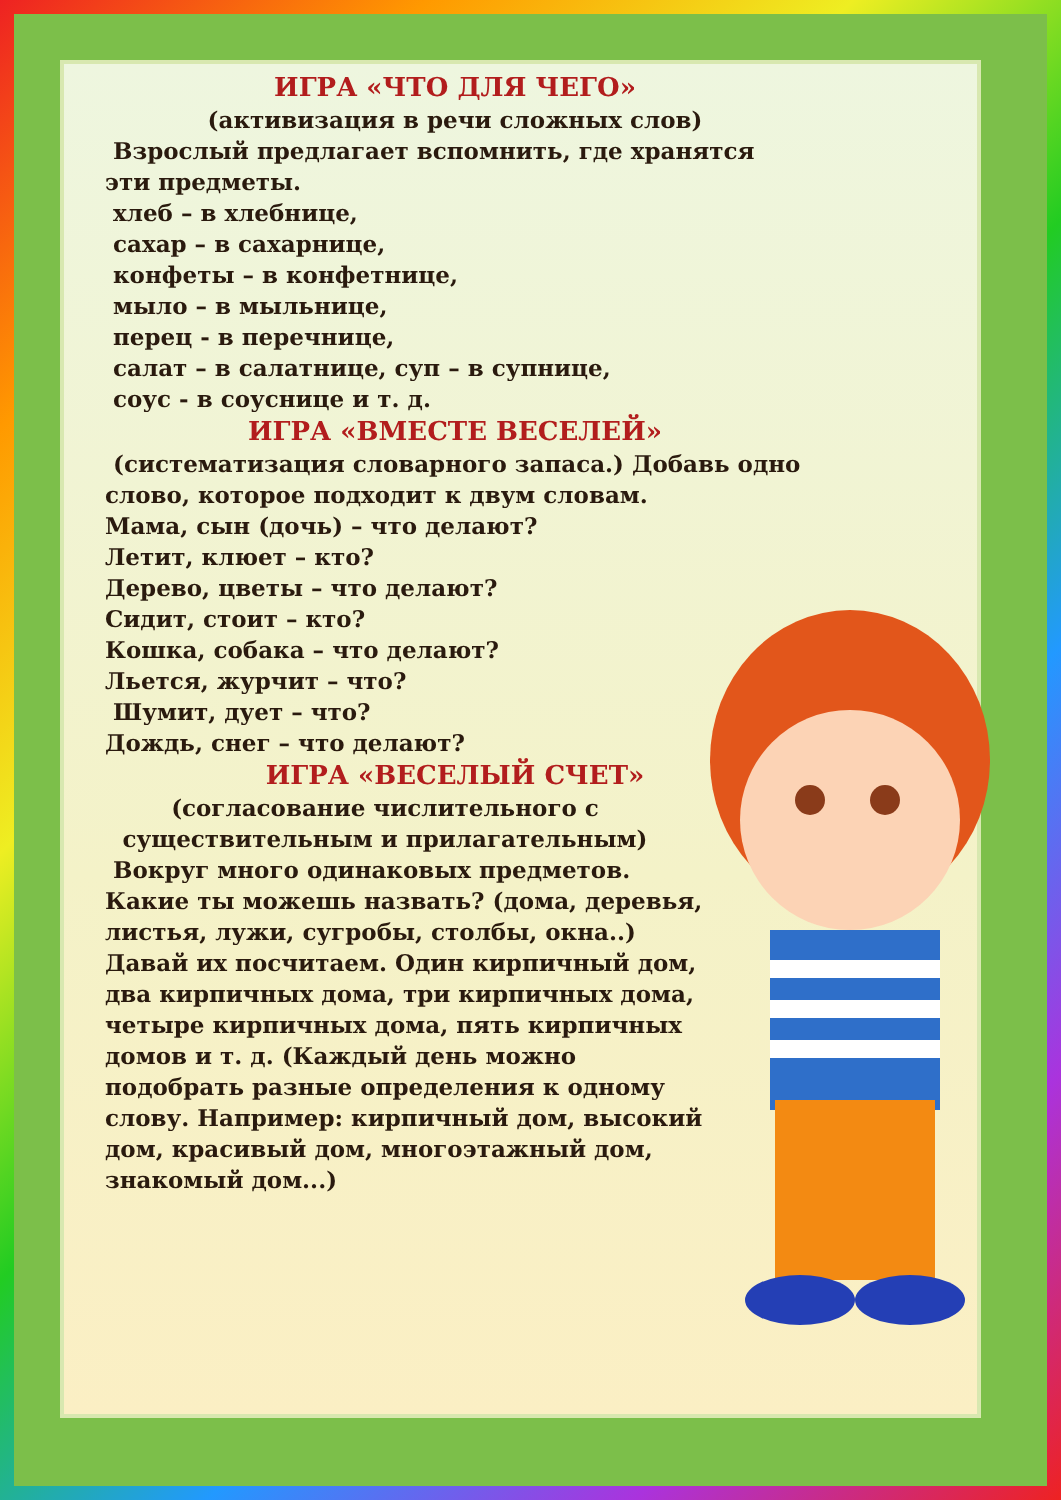ИГРА «ЧТО ДЛЯ ЧЕГО»
(активизация в речи сложных слов)
Взрослый предлагает вспомнить, где хранятся эти предметы.
хлеб – в хлебнице,
сахар – в сахарнице,
конфеты – в конфетнице,
мыло – в мыльнице,
перец - в перечнице,
салат – в салатнице, суп – в супнице,
соус - в соуснице и т. д.
ИГРА «ВМЕСТЕ ВЕСЕЛЕЙ»
(систематизация словарного запаса.) Добавь одно слово, которое подходит к двум словам.
Мама, сын (дочь) – что делают?
Летит, клюет – кто?
Дерево, цветы – что делают?
Сидит, стоит – кто?
Кошка, собака – что делают?
Льется, журчит – что?
Шумит, дует – что?
Дождь, снег – что делают?
ИГРА «ВЕСЕЛЫЙ СЧЕТ»
(согласование числительного с существительным и прилагательным)
Вокруг много одинаковых предметов. Какие ты можешь назвать? (дома, деревья, листья, лужи, сугробы, столбы, окна..) Давай их посчитаем. Один кирпичный дом, два кирпичных дома, три кирпичных дома, четыре кирпичных дома, пять кирпичных домов и т. д. (Каждый день можно подобрать разные определения к одному слову. Например: кирпичный дом, высокий дом, красивый дом, многоэтажный дом, знакомый дом...)